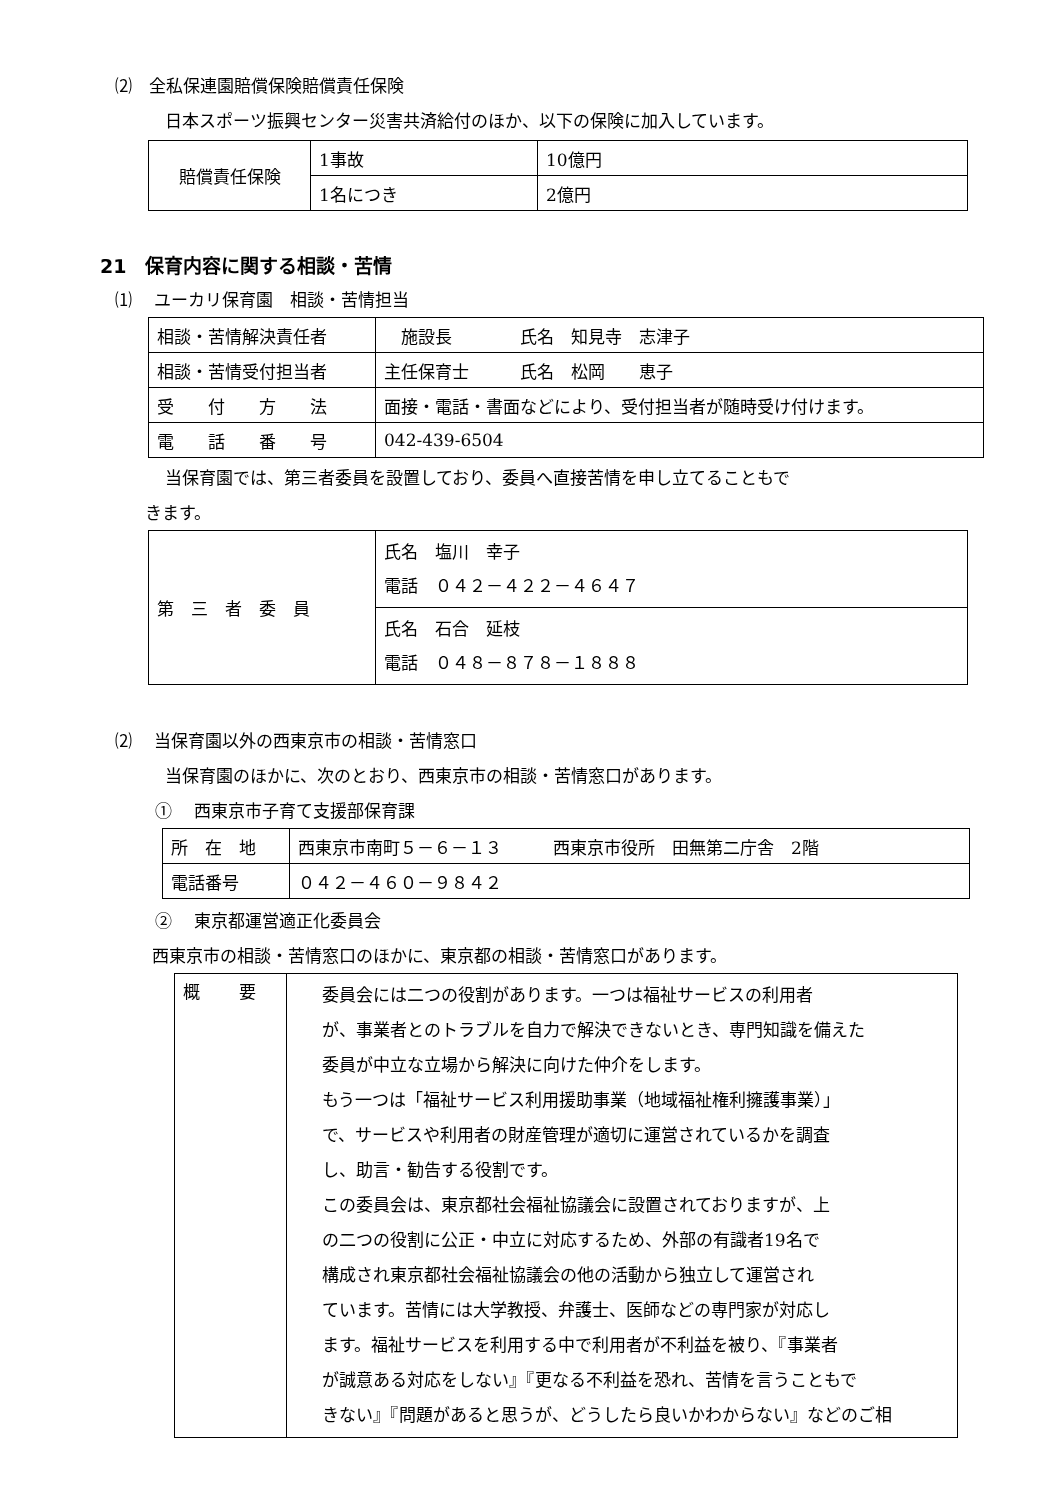⑵　全私保連園賠償保険賠償責任保険
日本スポーツ振興センター災害共済給付のほか、以下の保険に加入しています。
| 賠償責任保険 | 1事故 | 10億円 |
| | 1名につき | 2億円 |
21　保育内容に関する相談・苦情
⑴　 ユーカリ保育園　相談・苦情担当
| 相談・苦情解決責任者 | 施設長 氏名 知見寺 志津子 |
| 相談・苦情受付担当者 | 主任保育士 氏名 松岡 恵子 |
| 受 付 方 法 | 面接・電話・書面などにより、受付担当者が随時受け付けます。 |
| 電 話 番 号 | 042-439-6504 |
当保育園では、第三者委員を設置しており、委員へ直接苦情を申し立てることもで
きます。
| 第 三 者 委 員 | 氏名 塩川 幸子 電話 ０４２－４２２－４６４７ |
| | 氏名 石合 延枝 電話 ０４８－８７８－１８８８ |
⑵　 当保育園以外の西東京市の相談・苦情窓口
当保育園のほかに、次のとおり、西東京市の相談・苦情窓口があります。
①　 西東京市子育て支援部保育課
| 所 在 地 | 西東京市南町５－６－１３ 西東京市役所 田無第二庁舎 2階 |
| 電話番号 | ０４２－４６０－９８４２ |
②　 東京都運営適正化委員会
西東京市の相談・苦情窓口のほかに、東京都の相談・苦情窓口があります。
| 概 要 | 委員会には二つの役割があります。一つは福祉サービスの利用者 が、事業者とのトラブルを自力で解決できないとき、専門知識を備えた 委員が中立な立場から解決に向けた仲介をします。 もう一つは「福祉サービス利用援助事業（地域福祉権利擁護事業）」 で、サービスや利用者の財産管理が適切に運営されているかを調査 し、助言・勧告する役割です。 この委員会は、東京都社会福祉協議会に設置されておりますが、上 の二つの役割に公正・中立に対応するため、外部の有識者19名で 構成され東京都社会福祉協議会の他の活動から独立して運営され ています。苦情には大学教授、弁護士、医師などの専門家が対応し ます。福祉サービスを利用する中で利用者が不利益を被り、『事業者 が誠意ある対応をしない』『更なる不利益を恐れ、苦情を言うこともで きない』『問題があると思うが、どうしたら良いかわからない』などのご相 |